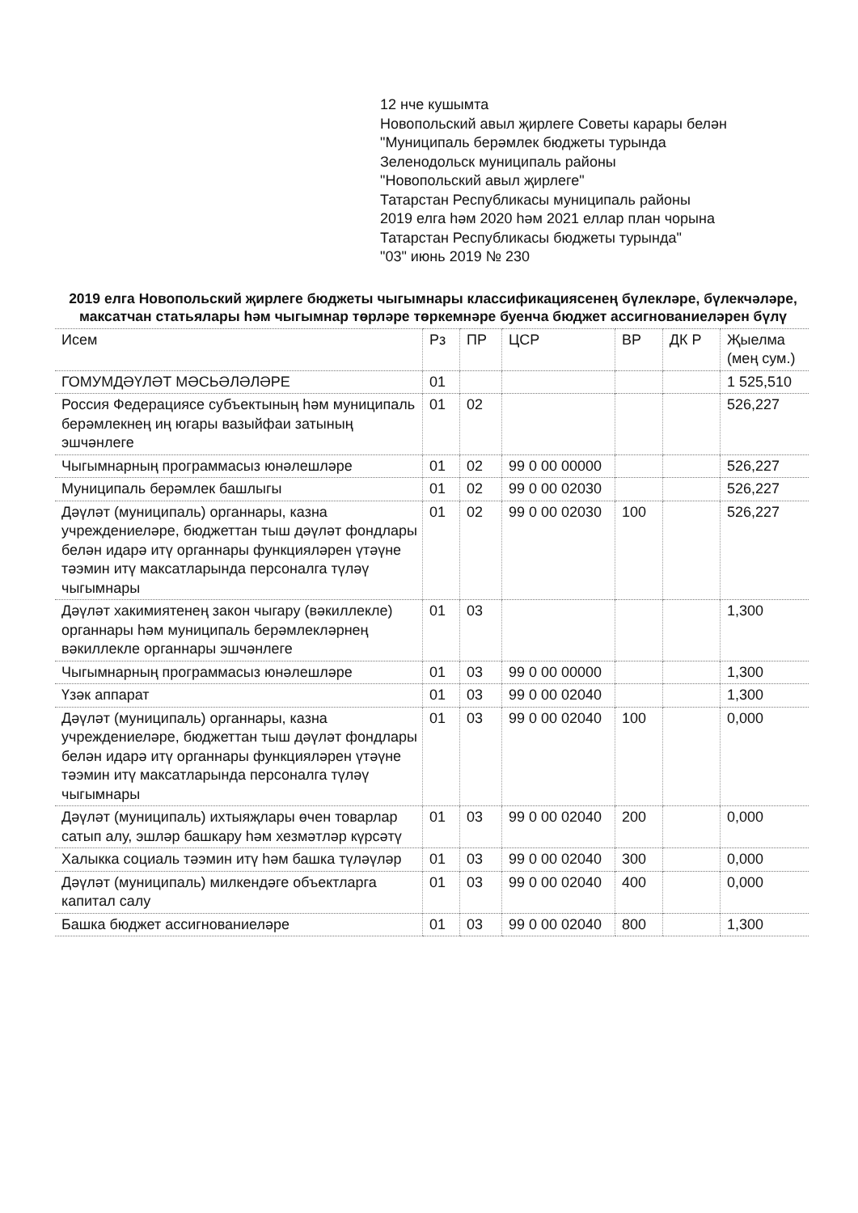12 нче кушымта
Новопольский авыл җирлеге Советы карары белән
"Муниципаль берәмлек бюджеты турында
Зеленодольск муниципаль районы
"Новопольский авыл җирлеге"
Татарстан Республикасы муниципаль районы
2019 елга һәм 2020 һәм 2021 еллар план чорына
Татарстан Республикасы бюджеты турында"
"03" июнь 2019 № 230
2019 елга Новопольский җирлеге бюджеты чыгымнары классификациясенең бүлекләре, бүлекчәләре, максатчан статьялары һәм чыгымнар төрләре төркемнәре буенча бюджет ассигнованиеләрен бүлү
| Исем | Рз | ПР | ЦСР | ВР | ДК Р | Җыелма (мең сум.) |
| --- | --- | --- | --- | --- | --- | --- |
| ГОМУМДӘҮЛӘТ МӘСЬӘЛӘЛӘРЕ | 01 | | | | | 1 525,510 |
| Россия Федерациясе субъектының һәм муниципаль берәмлекнең иң югары вазыйфаи затының эшчәнлеге | 01 | 02 | | | | 526,227 |
| Чыгымнарның программасыз юнәлешләре | 01 | 02 | 99 0 00 00000 | | | 526,227 |
| Муниципаль берәмлек башлыгы | 01 | 02 | 99 0 00 02030 | | | 526,227 |
| Дәүләт (муниципаль) органнары, казна учреждениеләре, бюджеттан тыш дәүләт фондлары белән идарә итү органнары функцияләрен үтәүне тәэмин итү максатларында персоналга түләү чыгымнары | 01 | 02 | 99 0 00 02030 | 100 | | 526,227 |
| Дәүләт хакимиятенең закон чыгару (вәкиллекле) органнары һәм муниципаль берәмлекләрнең вәкиллекле органнары эшчәнлеге | 01 | 03 | | | | 1,300 |
| Чыгымнарның программасыз юнәлешләре | 01 | 03 | 99 0 00 00000 | | | 1,300 |
| Үзәк аппарат | 01 | 03 | 99 0 00 02040 | | | 1,300 |
| Дәүләт (муниципаль) органнары, казна учреждениеләре, бюджеттан тыш дәүләт фондлары белән идарә итү органнары функцияләрен үтәүне тәэмин итү максатларында персоналга түләү чыгымнары | 01 | 03 | 99 0 00 02040 | 100 | | 0,000 |
| Дәүләт (муниципаль) ихтыяҗлары өчен товарлар сатып алу, эшләр башкару һәм хезмәтләр күрсәтү | 01 | 03 | 99 0 00 02040 | 200 | | 0,000 |
| Халыкка социаль тәэмин итү һәм башка түләүләр | 01 | 03 | 99 0 00 02040 | 300 | | 0,000 |
| Дәүләт (муниципаль) милкендәге объектларга капитал салу | 01 | 03 | 99 0 00 02040 | 400 | | 0,000 |
| Башка бюджет ассигнованиеләре | 01 | 03 | 99 0 00 02040 | 800 | | 1,300 |